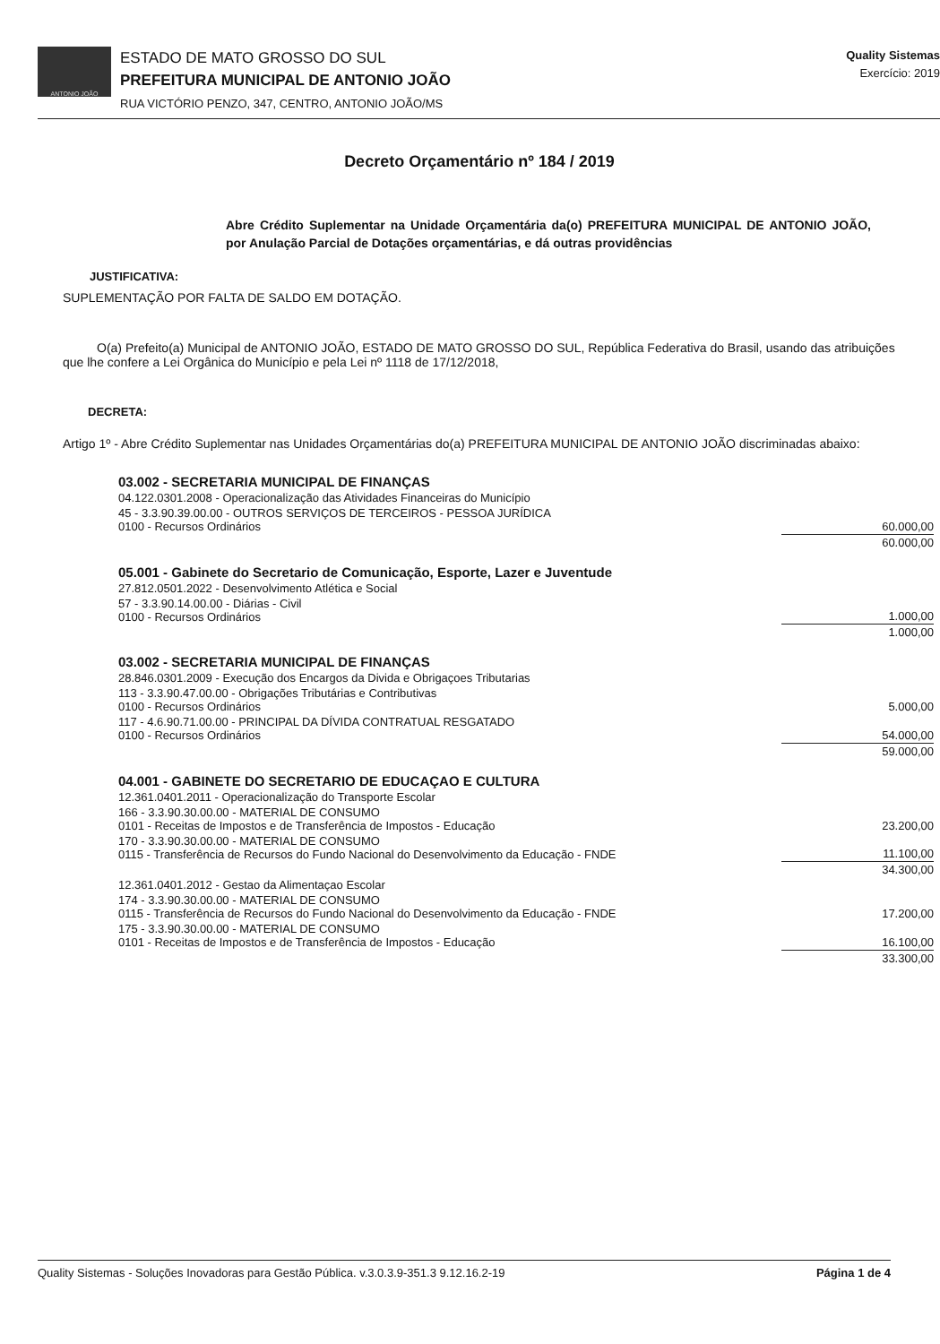ANTONIO JOÃO
ESTADO DE MATO GROSSO DO SUL
PREFEITURA MUNICIPAL DE ANTONIO JOÃO
RUA VICTÓRIO PENZO, 347, CENTRO, ANTONIO JOÃO/MS
Quality Sistemas
Exercício: 2019
Decreto Orçamentário nº 184 / 2019
Abre Crédito Suplementar na Unidade Orçamentária da(o) PREFEITURA MUNICIPAL DE ANTONIO JOÃO, por Anulação Parcial de Dotações orçamentárias, e dá outras providências
JUSTIFICATIVA:
SUPLEMENTAÇÃO POR FALTA DE SALDO EM DOTAÇÃO.
O(a) Prefeito(a) Municipal de ANTONIO JOÃO, ESTADO DE MATO GROSSO DO SUL, República Federativa do Brasil, usando das atribuições que lhe confere a Lei Orgânica do Município e pela Lei nº 1118 de 17/12/2018,
DECRETA:
Artigo 1º - Abre Crédito Suplementar nas Unidades Orçamentárias do(a) PREFEITURA MUNICIPAL DE ANTONIO JOÃO discriminadas abaixo:
| 03.002 - SECRETARIA MUNICIPAL DE FINANÇAS | |
| 04.122.0301.2008 - Operacionalização das Atividades Financeiras do Município | |
| 45 - 3.3.90.39.00.00 - OUTROS SERVIÇOS DE TERCEIROS - PESSOA JURÍDICA 0100 - Recursos Ordinários | 60.000,00 |
| | 60.000,00 |
| 05.001 - Gabinete do Secretario de Comunicação, Esporte, Lazer e Juventude | |
| 27.812.0501.2022 - Desenvolvimento Atlética e Social | |
| 57 - 3.3.90.14.00.00 - Diárias - Civil 0100 - Recursos Ordinários | 1.000,00 |
| | 1.000,00 |
| 03.002 - SECRETARIA MUNICIPAL DE FINANÇAS | |
| 28.846.0301.2009 - Execução dos Encargos da Divida e Obrigaçoes Tributarias | |
| 113 - 3.3.90.47.00.00 - Obrigações Tributárias e Contributivas 0100 - Recursos Ordinários | 5.000,00 |
| 117 - 4.6.90.71.00.00 - PRINCIPAL DA DÍVIDA CONTRATUAL RESGATADO 0100 - Recursos Ordinários | 54.000,00 |
| | 59.000,00 |
| 04.001 - GABINETE DO SECRETARIO DE EDUCAÇAO E CULTURA | |
| 12.361.0401.2011 - Operacionalização do Transporte Escolar | |
| 166 - 3.3.90.30.00.00 - MATERIAL DE CONSUMO 0101 - Receitas de Impostos e de Transferência de Impostos - Educação | 23.200,00 |
| 170 - 3.3.90.30.00.00 - MATERIAL DE CONSUMO 0115 - Transferência de Recursos do Fundo Nacional do Desenvolvimento da Educação - FNDE | 11.100,00 |
| | 34.300,00 |
| 12.361.0401.2012 - Gestao da Alimentaçao Escolar | |
| 174 - 3.3.90.30.00.00 - MATERIAL DE CONSUMO 0115 - Transferência de Recursos do Fundo Nacional do Desenvolvimento da Educação - FNDE | 17.200,00 |
| 175 - 3.3.90.30.00.00 - MATERIAL DE CONSUMO 0101 - Receitas de Impostos e de Transferência de Impostos - Educação | 16.100,00 |
| | 33.300,00 |
Quality Sistemas - Soluções Inovadoras para Gestão Pública. v.3.0.3.9-351.3 9.12.16.2-19 Página 1 de 4